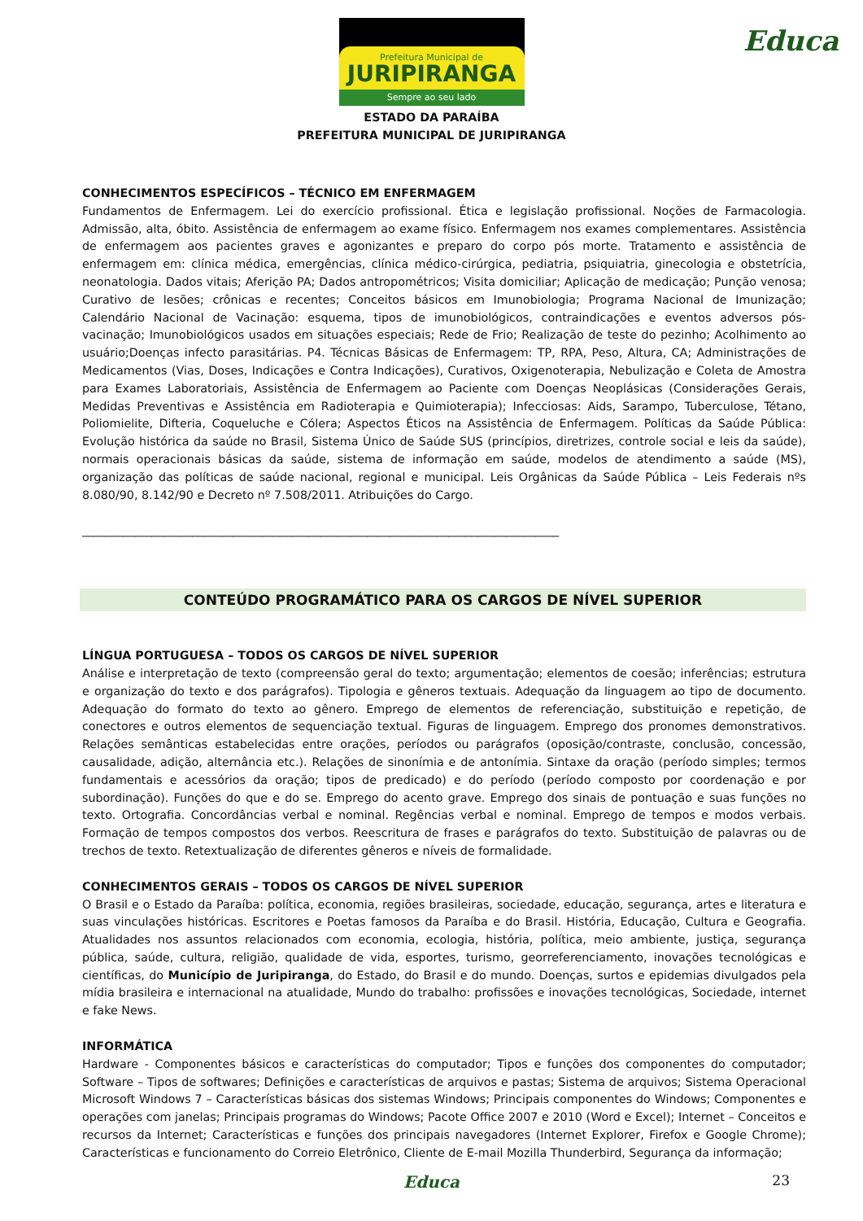Prefeitura Municipal de
JURIPIRANGA
Sempre ao seu lado
Educa
ESTADO DA PARAÍBA
PREFEITURA MUNICIPAL DE JURIPIRANGA
CONHECIMENTOS ESPECÍFICOS – TÉCNICO EM ENFERMAGEM
Fundamentos de Enfermagem. Lei do exercício profissional. Ética e legislação profissional. Noções de Farmacologia. Admissão, alta, óbito. Assistência de enfermagem ao exame físico. Enfermagem nos exames complementares. Assistência de enfermagem aos pacientes graves e agonizantes e preparo do corpo pós morte. Tratamento e assistência de enfermagem em: clínica médica, emergências, clínica médico-cirúrgica, pediatria, psiquiatria, ginecologia e obstetrícia, neonatologia. Dados vitais; Aferição PA; Dados antropométricos; Visita domiciliar; Aplicação de medicação; Punção venosa; Curativo de lesões; crônicas e recentes; Conceitos básicos em Imunobiologia; Programa Nacional de Imunização; Calendário Nacional de Vacinação: esquema, tipos de imunobiológicos, contraindicações e eventos adversos pós-vacinação; Imunobiológicos usados em situações especiais; Rede de Frio; Realização de teste do pezinho; Acolhimento ao usuário;Doenças infecto parasitárias. P4. Técnicas Básicas de Enfermagem: TP, RPA, Peso, Altura, CA; Administrações de Medicamentos (Vias, Doses, Indicações e Contra Indicações), Curativos, Oxigenoterapia, Nebulização e Coleta de Amostra para Exames Laboratoriais, Assistência de Enfermagem ao Paciente com Doenças Neoplásicas (Considerações Gerais, Medidas Preventivas e Assistência em Radioterapia e Quimioterapia); Infecciosas: Aids, Sarampo, Tuberculose, Tétano, Poliomielite, Difteria, Coqueluche e Cólera; Aspectos Éticos na Assistência de Enfermagem. Políticas da Saúde Pública: Evolução histórica da saúde no Brasil, Sistema Único de Saúde SUS (princípios, diretrizes, controle social e leis da saúde), normais operacionais básicas da saúde, sistema de informação em saúde, modelos de atendimento a saúde (MS), organização das políticas de saúde nacional, regional e municipal. Leis Orgânicas da Saúde Pública – Leis Federais nºs 8.080/90, 8.142/90 e Decreto nº 7.508/2011. Atribuições do Cargo.
__________________________________________________________________________________
CONTEÚDO PROGRAMÁTICO PARA OS CARGOS DE NÍVEL SUPERIOR
LÍNGUA PORTUGUESA – TODOS OS CARGOS DE NÍVEL SUPERIOR
Análise e interpretação de texto (compreensão geral do texto; argumentação; elementos de coesão; inferências; estrutura e organização do texto e dos parágrafos). Tipologia e gêneros textuais. Adequação da linguagem ao tipo de documento. Adequação do formato do texto ao gênero. Emprego de elementos de referenciação, substituição e repetição, de conectores e outros elementos de sequenciação textual. Figuras de linguagem. Emprego dos pronomes demonstrativos. Relações semânticas estabelecidas entre orações, períodos ou parágrafos (oposição/contraste, conclusão, concessão, causalidade, adição, alternância etc.). Relações de sinonímia e de antonímia. Sintaxe da oração (período simples; termos fundamentais e acessórios da oração; tipos de predicado) e do período (período composto por coordenação e por subordinação). Funções do que e do se. Emprego do acento grave. Emprego dos sinais de pontuação e suas funções no texto. Ortografia. Concordâncias verbal e nominal. Regências verbal e nominal. Emprego de tempos e modos verbais. Formação de tempos compostos dos verbos. Reescritura de frases e parágrafos do texto. Substituição de palavras ou de trechos de texto. Retextualização de diferentes gêneros e níveis de formalidade.
CONHECIMENTOS GERAIS – TODOS OS CARGOS DE NÍVEL SUPERIOR
O Brasil e o Estado da Paraíba: política, economia, regiões brasileiras, sociedade, educação, segurança, artes e literatura e suas vinculações históricas. Escritores e Poetas famosos da Paraíba e do Brasil. História, Educação, Cultura e Geografia. Atualidades nos assuntos relacionados com economia, ecologia, história, política, meio ambiente, justiça, segurança pública, saúde, cultura, religião, qualidade de vida, esportes, turismo, georreferenciamento, inovações tecnológicas e científicas, do Município de Juripiranga, do Estado, do Brasil e do mundo. Doenças, surtos e epidemias divulgados pela mídia brasileira e internacional na atualidade, Mundo do trabalho: profissões e inovações tecnológicas, Sociedade, internet e fake News.
INFORMÁTICA
Hardware - Componentes básicos e características do computador; Tipos e funções dos componentes do computador; Software – Tipos de softwares; Definições e características de arquivos e pastas; Sistema de arquivos; Sistema Operacional Microsoft Windows 7 – Características básicas dos sistemas Windows; Principais componentes do Windows; Componentes e operações com janelas; Principais programas do Windows; Pacote Office 2007 e 2010 (Word e Excel); Internet – Conceitos e recursos da Internet; Características e funções dos principais navegadores (Internet Explorer, Firefox e Google Chrome); Características e funcionamento do Correio Eletrônico, Cliente de E-mail Mozilla Thunderbird, Segurança da informação;
23 Educa